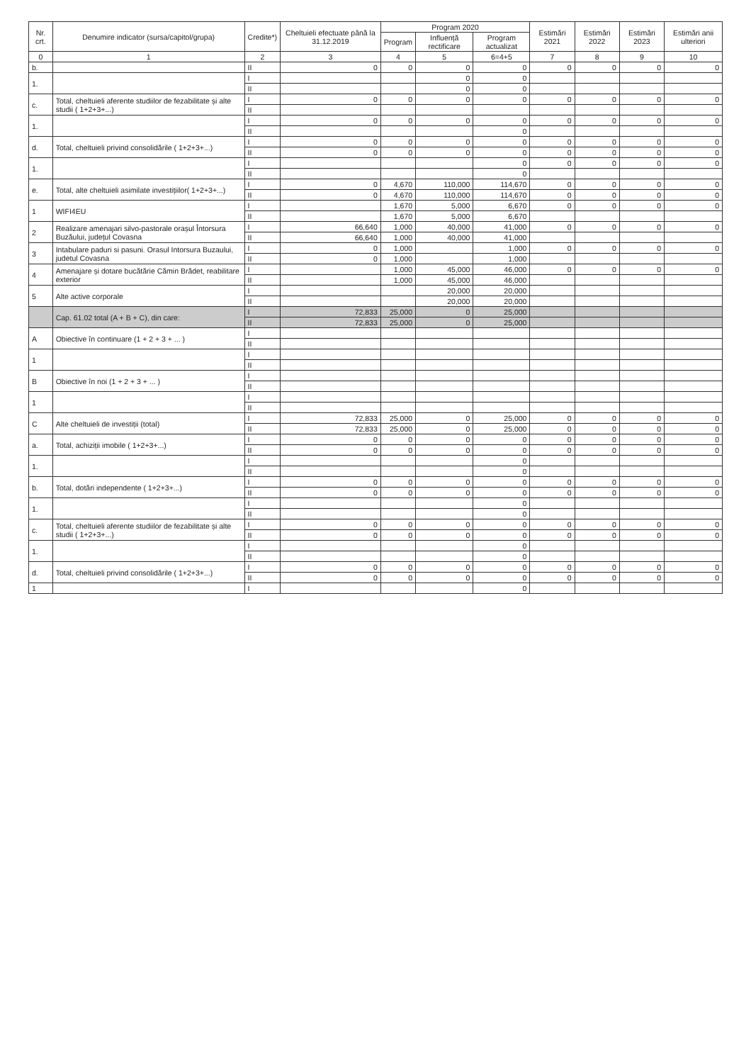| Nr. crt. | Denumire indicator (sursa/capitol/grupa) | Credite*) | Cheltuieli efectuate până la 31.12.2019 | Program 2020 | | | Estimări 2021 | Estimări 2022 | Estimări 2023 | Estimări anii ulteriori |
| --- | --- | --- | --- | --- | --- | --- | --- | --- | --- | --- |
| | | | | Program | Influență rectificare | Program actualizat | | | | |
| 0 | 1 | 2 | 3 | 4 | 5 | 6=4+5 | 7 | 8 | 9 | 10 |
| b. | | II | 0 | 0 | 0 | 0 | 0 | 0 | 0 | 0 |
| 1. | | I | | | 0 | 0 | | | | |
| | | II | | | 0 | 0 | | | | |
| c. | Total, cheltuieli aferente studiilor de fezabilitate și alte studii ( 1+2+3+...) | I | 0 | 0 | 0 | 0 | 0 | 0 | 0 | 0 |
| | | II | | | | | | | | |
| 1. | | I | 0 | 0 | 0 | 0 | 0 | 0 | 0 | 0 |
| | | II | | | | 0 | | | | |
| d. | Total, cheltuieli privind consolidările ( 1+2+3+...) | I | 0 | 0 | 0 | 0 | 0 | 0 | 0 | 0 |
| | | II | 0 | 0 | 0 | 0 | 0 | 0 | 0 | 0 |
| 1. | | I | | | | 0 | 0 | 0 | 0 | 0 |
| | | II | | | | 0 | | | | |
| e. | Total, alte cheltuieli asimilate investițiilor( 1+2+3+...) | I | 0 | 4,670 | 110,000 | 114,670 | 0 | 0 | 0 | 0 |
| | | II | 0 | 4,670 | 110,000 | 114,670 | 0 | 0 | 0 | 0 |
| 1 | WIFI4EU | I | | 1,670 | 5,000 | 6,670 | 0 | 0 | 0 | 0 |
| | | II | | 1,670 | 5,000 | 6,670 | | | | |
| 2 | Realizare amenajari silvo-pastorale orașul Întorsura Buzăului, județul Covasna | I | 66,640 | 1,000 | 40,000 | 41,000 | 0 | 0 | 0 | 0 |
| | | II | 66,640 | 1,000 | 40,000 | 41,000 | | | | |
| 3 | Intabulare paduri si pasuni. Orasul Intorsura Buzaului, judetul Covasna | I | 0 | 1,000 | | 1,000 | 0 | 0 | 0 | 0 |
| | | II | 0 | 1,000 | | 1,000 | | | | |
| 4 | Amenajare și dotare bucătărie Cămin Brădet, reabilitare exterior | I | | 1,000 | 45,000 | 46,000 | 0 | 0 | 0 | 0 |
| | | II | | 1,000 | 45,000 | 46,000 | | | | |
| 5 | Alte active corporale | I | | | 20,000 | 20,000 | | | | |
| | | II | | | 20,000 | 20,000 | | | | |
| | Cap. 61.02 total (A + B + C), din care: | I | 72,833 | 25,000 | 0 | 25,000 | | | | |
| | | II | 72,833 | 25,000 | 0 | 25,000 | | | | |
| A | Obiective în continuare (1 + 2 + 3 + ... ) | I | | | | | | | | |
| | | II | | | | | | | | |
| 1 | | I | | | | | | | | |
| | | II | | | | | | | | |
| B | Obiective în noi (1 + 2 + 3 + ... ) | I | | | | | | | | |
| | | II | | | | | | | | |
| 1 | | I | | | | | | | | |
| | | II | | | | | | | | |
| C | Alte cheltuieli de investiții (total) | I | 72,833 | 25,000 | 0 | 25,000 | 0 | 0 | 0 | 0 |
| | | II | 72,833 | 25,000 | 0 | 25,000 | 0 | 0 | 0 | 0 |
| a. | Total, achiziții imobile ( 1+2+3+...) | I | 0 | 0 | 0 | 0 | 0 | 0 | 0 | 0 |
| | | II | 0 | 0 | 0 | 0 | 0 | 0 | 0 | 0 |
| 1. | | I | | | | 0 | | | | |
| | | II | | | | 0 | | | | |
| b. | Total, dotări independente ( 1+2+3+...) | I | 0 | 0 | 0 | 0 | 0 | 0 | 0 | 0 |
| | | II | 0 | 0 | 0 | 0 | 0 | 0 | 0 | 0 |
| 1. | | I | | | | 0 | | | | |
| | | II | | | | 0 | | | | |
| c. | Total, cheltuieli aferente studiilor de fezabilitate și alte studii ( 1+2+3+...) | I | 0 | 0 | 0 | 0 | 0 | 0 | 0 | 0 |
| | | II | 0 | 0 | 0 | 0 | 0 | 0 | 0 | 0 |
| 1. | | I | | | | 0 | | | | |
| | | II | | | | 0 | | | | |
| d. | Total, cheltuieli privind consolidările ( 1+2+3+...) | I | 0 | 0 | 0 | 0 | 0 | 0 | 0 | 0 |
| | | II | 0 | 0 | 0 | 0 | 0 | 0 | 0 | 0 |
| 1 | | I | | | | 0 | | | | |